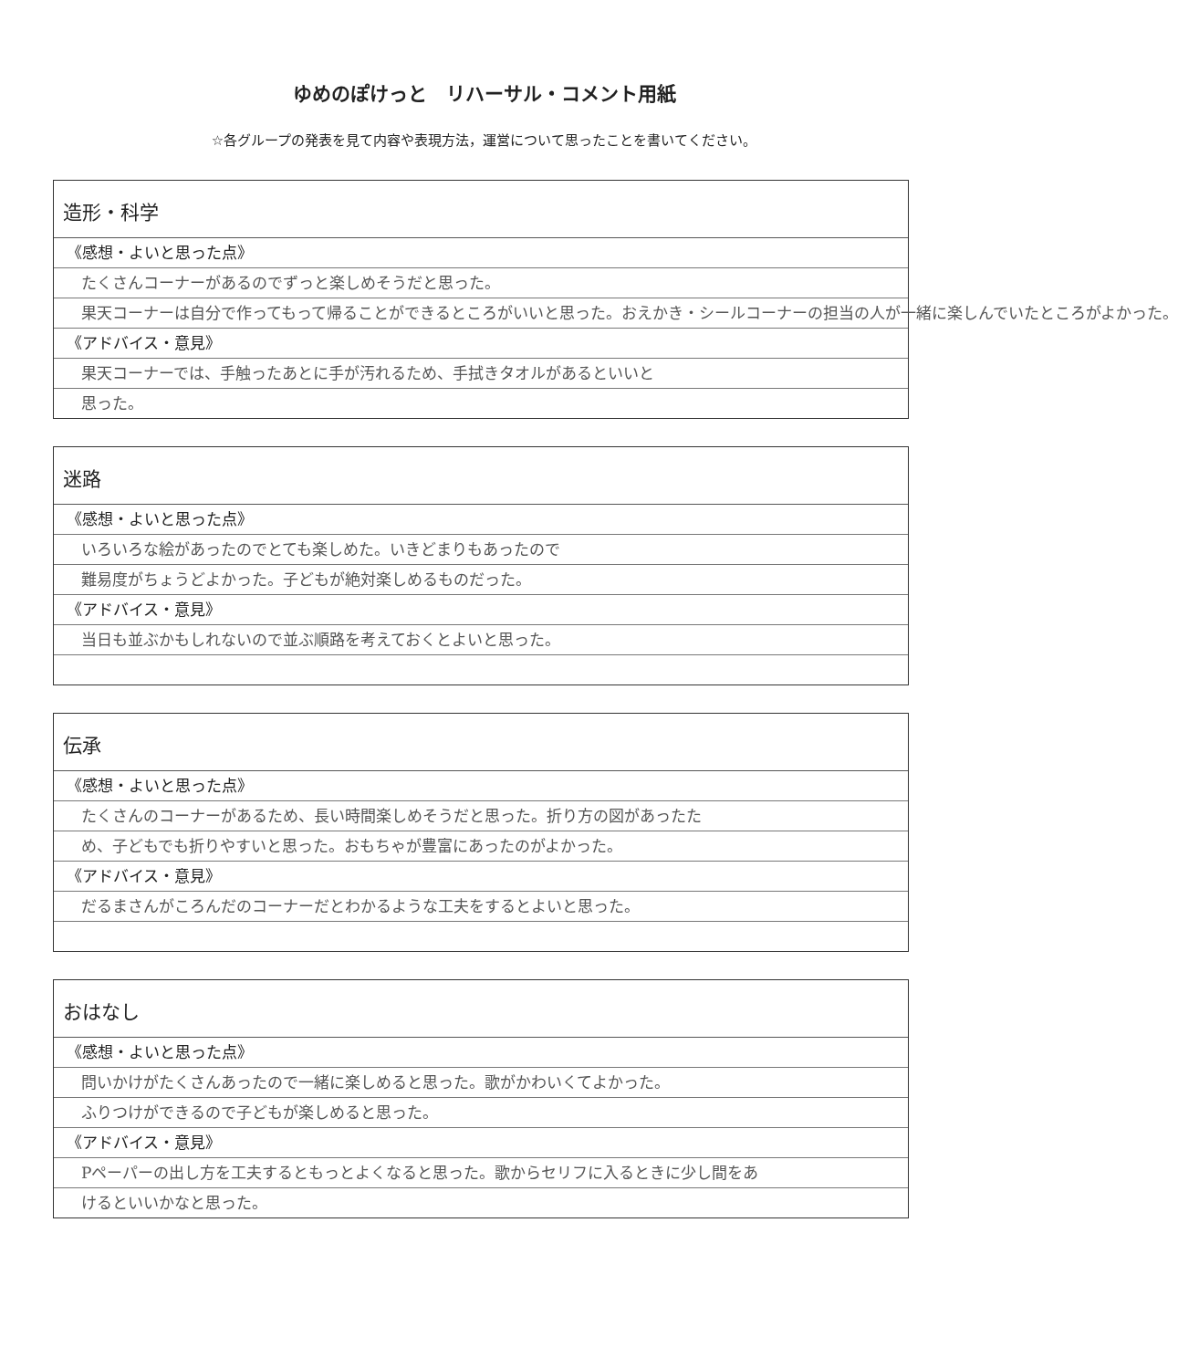ゆめのぽけっと　リハーサル・コメント用紙
☆各グループの発表を見て内容や表現方法，運営について思ったことを書いてください。
造形・科学
《感想・よいと思った点》
たくさんコーナーがあるのでずっと楽しめそうだと思った。
果天コーナーは自分で作ってもって帰ることができるところがいいと思った。おえかき・シールコーナーの担当の人が一緒に楽しんでいたところがよかった。
《アドバイス・意見》
果天コーナーでは、手触ったあとに手が汚れるため、手拭きタオルがあるといいと
思った。
迷路
《感想・よいと思った点》
いろいろな絵があったのでとても楽しめた。いきどまりもあったので
難易度がちょうどよかった。子どもが絶対楽しめるものだった。
《アドバイス・意見》
当日も並ぶかもしれないので並ぶ順路を考えておくとよいと思った。
伝承
《感想・よいと思った点》
たくさんのコーナーがあるため、長い時間楽しめそうだと思った。折り方の図があったた
め、子どもでも折りやすいと思った。おもちゃが豊富にあったのがよかった。
《アドバイス・意見》
だるまさんがころんだのコーナーだとわかるような工夫をするとよいと思った。
おはなし
《感想・よいと思った点》
問いかけがたくさんあったので一緒に楽しめると思った。歌がかわいくてよかった。
ふりつけができるので子どもが楽しめると思った。
《アドバイス・意見》
Pペーパーの出し方を工夫するともっとよくなると思った。歌からセリフに入るときに少し間をあ
けるといいかなと思った。